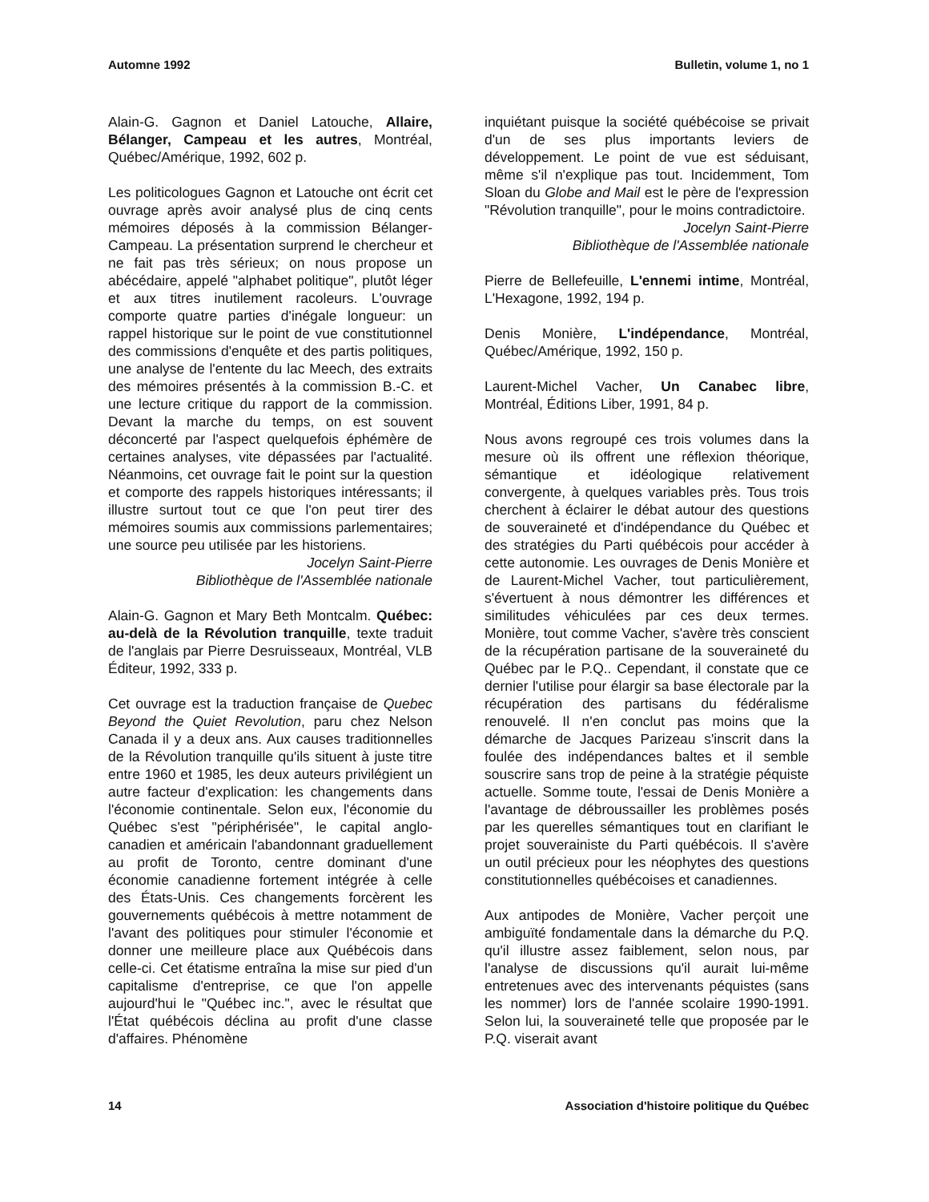Automne 1992 Bulletin, volume 1, no 1
Alain-G. Gagnon et Daniel Latouche, Allaire, Bélanger, Campeau et les autres, Montréal, Québec/Amérique, 1992, 602 p.
Les politicologues Gagnon et Latouche ont écrit cet ouvrage après avoir analysé plus de cinq cents mémoires déposés à la commission Bélanger-Campeau. La présentation surprend le chercheur et ne fait pas très sérieux; on nous propose un abécédaire, appelé "alphabet politique", plutôt léger et aux titres inutilement racoleurs. L'ouvrage comporte quatre parties d'inégale longueur: un rappel historique sur le point de vue constitutionnel des commissions d'enquête et des partis politiques, une analyse de l'entente du lac Meech, des extraits des mémoires présentés à la commission B.-C. et une lecture critique du rapport de la commission. Devant la marche du temps, on est souvent déconcerté par l'aspect quelquefois éphémère de certaines analyses, vite dépassées par l'actualité. Néanmoins, cet ouvrage fait le point sur la question et comporte des rappels historiques intéressants; il illustre surtout tout ce que l'on peut tirer des mémoires soumis aux commissions parlementaires; une source peu utilisée par les historiens.
Jocelyn Saint-Pierre
Bibliothèque de l'Assemblée nationale
Alain-G. Gagnon et Mary Beth Montcalm. Québec: au-delà de la Révolution tranquille, texte traduit de l'anglais par Pierre Desruisseaux, Montréal, VLB Éditeur, 1992, 333 p.
Cet ouvrage est la traduction française de Quebec Beyond the Quiet Revolution, paru chez Nelson Canada il y a deux ans. Aux causes traditionnelles de la Révolution tranquille qu'ils situent à juste titre entre 1960 et 1985, les deux auteurs privilégient un autre facteur d'explication: les changements dans l'économie continentale. Selon eux, l'économie du Québec s'est "périphérisée", le capital anglo-canadien et américain l'abandonnant graduellement au profit de Toronto, centre dominant d'une économie canadienne fortement intégrée à celle des États-Unis. Ces changements forcèrent les gouvernements québécois à mettre notamment de l'avant des politiques pour stimuler l'économie et donner une meilleure place aux Québécois dans celle-ci. Cet étatisme entraîna la mise sur pied d'un capitalisme d'entreprise, ce que l'on appelle aujourd'hui le "Québec inc.", avec le résultat que l'État québécois déclina au profit d'une classe d'affaires. Phénomène
inquiétant puisque la société québécoise se privait d'un de ses plus importants leviers de développement. Le point de vue est séduisant, même s'il n'explique pas tout. Incidemment, Tom Sloan du Globe and Mail est le père de l'expression "Révolution tranquille", pour le moins contradictoire.
Jocelyn Saint-Pierre
Bibliothèque de l'Assemblée nationale
Pierre de Bellefeuille, L'ennemi intime, Montréal, L'Hexagone, 1992, 194 p.
Denis Monière, L'indépendance, Montréal, Québec/Amérique, 1992, 150 p.
Laurent-Michel Vacher, Un Canabec libre, Montréal, Éditions Liber, 1991, 84 p.
Nous avons regroupé ces trois volumes dans la mesure où ils offrent une réflexion théorique, sémantique et idéologique relativement convergente, à quelques variables près. Tous trois cherchent à éclairer le débat autour des questions de souveraineté et d'indépendance du Québec et des stratégies du Parti québécois pour accéder à cette autonomie. Les ouvrages de Denis Monière et de Laurent-Michel Vacher, tout particulièrement, s'évertuent à nous démontrer les différences et similitudes véhiculées par ces deux termes. Monière, tout comme Vacher, s'avère très conscient de la récupération partisane de la souveraineté du Québec par le P.Q.. Cependant, il constate que ce dernier l'utilise pour élargir sa base électorale par la récupération des partisans du fédéralisme renouvelé. Il n'en conclut pas moins que la démarche de Jacques Parizeau s'inscrit dans la foulée des indépendances baltes et il semble souscrire sans trop de peine à la stratégie péquiste actuelle. Somme toute, l'essai de Denis Monière a l'avantage de débroussailler les problèmes posés par les querelles sémantiques tout en clarifiant le projet souverainiste du Parti québécois. Il s'avère un outil précieux pour les néophytes des questions constitutionnelles québécoises et canadiennes.
Aux antipodes de Monière, Vacher perçoit une ambiguïté fondamentale dans la démarche du P.Q. qu'il illustre assez faiblement, selon nous, par l'analyse de discussions qu'il aurait lui-même entretenues avec des intervenants péquistes (sans les nommer) lors de l'année scolaire 1990-1991. Selon lui, la souveraineté telle que proposée par le P.Q. viserait avant
14 Association d'histoire politique du Québec